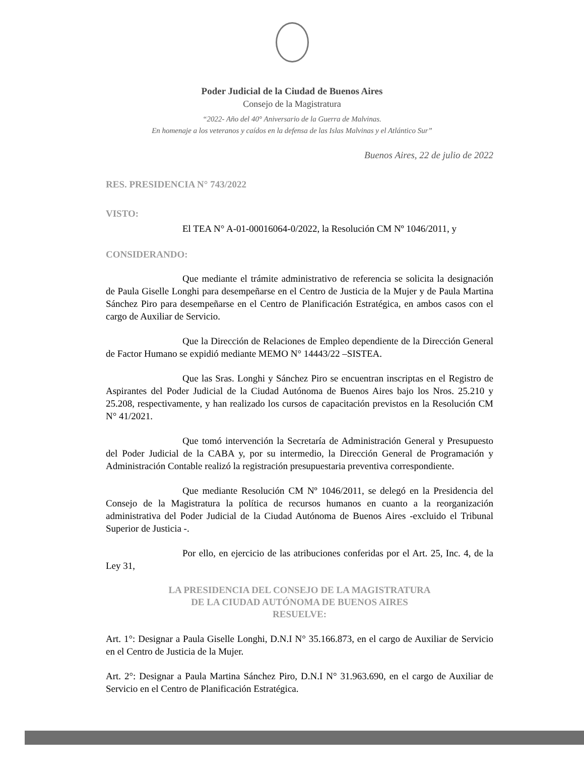Poder Judicial de la Ciudad de Buenos Aires
Consejo de la Magistratura
“2022- Año del 40° Aniversario de la Guerra de Malvinas.
En homenaje a los veteranos y caídos en la defensa de las Islas Malvinas y el Atlántico Sur”
Buenos Aires, 22 de julio de 2022
RES. PRESIDENCIA N° 743/2022
VISTO:
El TEA N° A-01-00016064-0/2022, la Resolución CM Nº 1046/2011, y
CONSIDERANDO:
Que mediante el trámite administrativo de referencia se solicita la designación de Paula Giselle Longhi para desempeñarse en el Centro de Justicia de la Mujer y de Paula Martina Sánchez Piro para desempeñarse en el Centro de Planificación Estratégica, en ambos casos con el cargo de Auxiliar de Servicio.
Que la Dirección de Relaciones de Empleo dependiente de la Dirección General de Factor Humano se expidió mediante MEMO N° 14443/22 –SISTEA.
Que las Sras. Longhi y Sánchez Piro se encuentran inscriptas en el Registro de Aspirantes del Poder Judicial de la Ciudad Autónoma de Buenos Aires bajo los Nros. 25.210 y 25.208, respectivamente, y han realizado los cursos de capacitación previstos en la Resolución CM N° 41/2021.
Que tomó intervención la Secretaría de Administración General y Presupuesto del Poder Judicial de la CABA y, por su intermedio, la Dirección General de Programación y Administración Contable realizó la registración presupuestaria preventiva correspondiente.
Que mediante Resolución CM Nº 1046/2011, se delegó en la Presidencia del Consejo de la Magistratura la política de recursos humanos en cuanto a la reorganización administrativa del Poder Judicial de la Ciudad Autónoma de Buenos Aires -excluido el Tribunal Superior de Justicia -.
Por ello, en ejercicio de las atribuciones conferidas por el Art. 25, Inc. 4, de la Ley 31,
LA PRESIDENCIA DEL CONSEJO DE LA MAGISTRATURA
DE LA CIUDAD AUTÓNOMA DE BUENOS AIRES
RESUELVE:
Art. 1°: Designar a Paula Giselle Longhi, D.N.I N° 35.166.873, en el cargo de Auxiliar de Servicio en el Centro de Justicia de la Mujer.
Art. 2°: Designar a Paula Martina Sánchez Piro, D.N.I N° 31.963.690, en el cargo de Auxiliar de Servicio en el Centro de Planificación Estratégica.